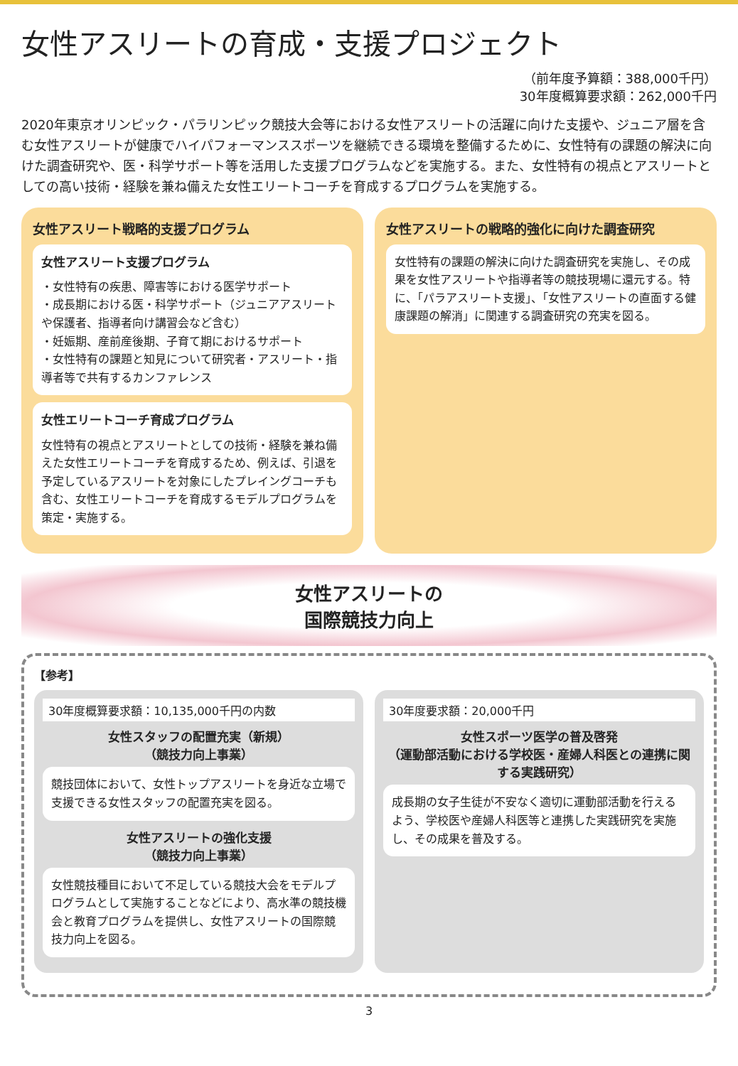女性アスリートの育成・支援プロジェクト
（前年度予算額：388,000千円）
30年度概算要求額：262,000千円
2020年東京オリンピック・パラリンピック競技大会等における女性アスリートの活躍に向けた支援や、ジュニア層を含む女性アスリートが健康でハイパフォーマンススポーツを継続できる環境を整備するために、女性特有の課題の解決に向けた調査研究や、医・科学サポート等を活用した支援プログラムなどを実施する。また、女性特有の視点とアスリートとしての高い技術・経験を兼ね備えた女性エリートコーチを育成するプログラムを実施する。
女性アスリート戦略的支援プログラム
女性アスリート支援プログラム
・女性特有の疾患、障害等における医学サポート
・成長期における医・科学サポート（ジュニアアスリートや保護者、指導者向け講習会など含む）
・妊娠期、産前産後期、子育て期におけるサポート
・女性特有の課題と知見について研究者・アスリート・指導者等で共有するカンファレンス
女性エリートコーチ育成プログラム
女性特有の視点とアスリートとしての技術・経験を兼ね備えた女性エリートコーチを育成するため、例えば、引退を予定しているアスリートを対象にしたプレイングコーチも含む、女性エリートコーチを育成するモデルプログラムを策定・実施する。
女性アスリートの戦略的強化に向けた調査研究
女性特有の課題の解決に向けた調査研究を実施し、その成果を女性アスリートや指導者等の競技現場に還元する。特に、「パラアスリート支援」、「女性アスリートの直面する健康課題の解消」に関連する調査研究の充実を図る。
女性アスリートの
国際競技力向上
【参考】
30年度概算要求額：10,135,000千円の内数
女性スタッフの配置充実（新規）
（競技力向上事業）
競技団体において、女性トップアスリートを身近な立場で支援できる女性スタッフの配置充実を図る。
女性アスリートの強化支援
（競技力向上事業）
女性競技種目において不足している競技大会をモデルプログラムとして実施することなどにより、高水準の競技機会と教育プログラムを提供し、女性アスリートの国際競技力向上を図る。
30年度要求額：20,000千円
女性スポーツ医学の普及啓発
（運動部活動における学校医・産婦人科医との連携に関する実践研究）
成長期の女子生徒が不安なく適切に運動部活動を行えるよう、学校医や産婦人科医等と連携した実践研究を実施し、その成果を普及する。
3